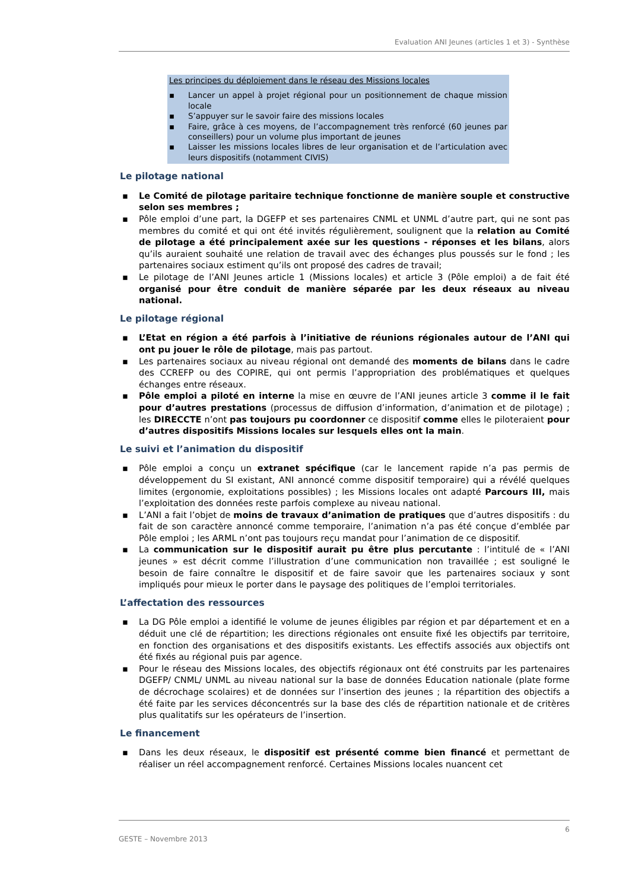Evaluation ANI Jeunes (articles 1 et 3) - Synthèse
Les principes du déploiement dans le réseau des Missions locales
▪ Lancer un appel à projet régional pour un positionnement de chaque mission locale
▪ S’appuyer sur le savoir faire des missions locales
▪ Faire, grâce à ces moyens, de l’accompagnement très renforcé (60 jeunes par conseillers) pour un volume plus important de jeunes
▪ Laisser les missions locales libres de leur organisation et de l’articulation avec leurs dispositifs (notamment CIVIS)
Le pilotage national
▪ Le Comité de pilotage paritaire technique fonctionne de manière souple et constructive selon ses membres ;
▪ Pôle emploi d’une part, la DGEFP et ses partenaires CNML et UNML d’autre part, qui ne sont pas membres du comité et qui ont été invités régulièrement, soulignent que la relation au Comité de pilotage a été principalement axée sur les questions - réponses et les bilans, alors qu’ils auraient souhaité une relation de travail avec des échanges plus poussés sur le fond ; les partenaires sociaux estiment qu’ils ont proposé des cadres de travail;
▪ Le pilotage de l’ANI Jeunes article 1 (Missions locales) et article 3 (Pôle emploi) a de fait été organisé pour être conduit de manière séparée par les deux réseaux au niveau national.
Le pilotage régional
▪ L’Etat en région a été parfois à l’initiative de réunions régionales autour de l’ANI qui ont pu jouer le rôle de pilotage, mais pas partout.
▪ Les partenaires sociaux au niveau régional ont demandé des moments de bilans dans le cadre des CCREFP ou des COPIRE, qui ont permis l’appropriation des problématiques et quelques échanges entre réseaux.
▪ Pôle emploi a piloté en interne la mise en œuvre de l’ANI jeunes article 3 comme il le fait pour d’autres prestations (processus de diffusion d’information, d’animation et de pilotage) ; les DIRECCTE n’ont pas toujours pu coordonner ce dispositif comme elles le piloteraient pour d’autres dispositifs Missions locales sur lesquels elles ont la main.
Le suivi et l’animation du dispositif
▪ Pôle emploi a conçu un extranet spécifique (car le lancement rapide n’a pas permis de développement du SI existant, ANI annoncé comme dispositif temporaire) qui a révélé quelques limites (ergonomie, exploitations possibles) ; les Missions locales ont adapté Parcours III, mais l’exploitation des données reste parfois complexe au niveau national.
▪ L’ANI a fait l’objet de moins de travaux d’animation de pratiques que d’autres dispositifs : du fait de son caractère annoncé comme temporaire, l’animation n’a pas été conçue d’emblée par Pôle emploi ; les ARML n’ont pas toujours reçu mandat pour l’animation de ce dispositif.
▪ La communication sur le dispositif aurait pu être plus percutante : l’intitulé de « l’ANI jeunes » est décrit comme l’illustration d’une communication non travaillée ; est souligné le besoin de faire connaître le dispositif et de faire savoir que les partenaires sociaux y sont impliqués pour mieux le porter dans le paysage des politiques de l’emploi territoriales.
L’affectation des ressources
▪ La DG Pôle emploi a identifié le volume de jeunes éligibles par région et par département et en a déduit une clé de répartition; les directions régionales ont ensuite fixé les objectifs par territoire, en fonction des organisations et des dispositifs existants. Les effectifs associés aux objectifs ont été fixés au régional puis par agence.
▪ Pour le réseau des Missions locales, des objectifs régionaux ont été construits par les partenaires DGEFP/ CNML/ UNML au niveau national sur la base de données Education nationale (plate forme de décrochage scolaires) et de données sur l’insertion des jeunes ; la répartition des objectifs a été faite par les services déconcentrés sur la base des clés de répartition nationale et de critères plus qualitatifs sur les opérateurs de l’insertion.
Le financement
▪ Dans les deux réseaux, le dispositif est présenté comme bien financé et permettant de réaliser un réel accompagnement renforcé. Certaines Missions locales nuancent cet
6
GESTE – Novembre 2013